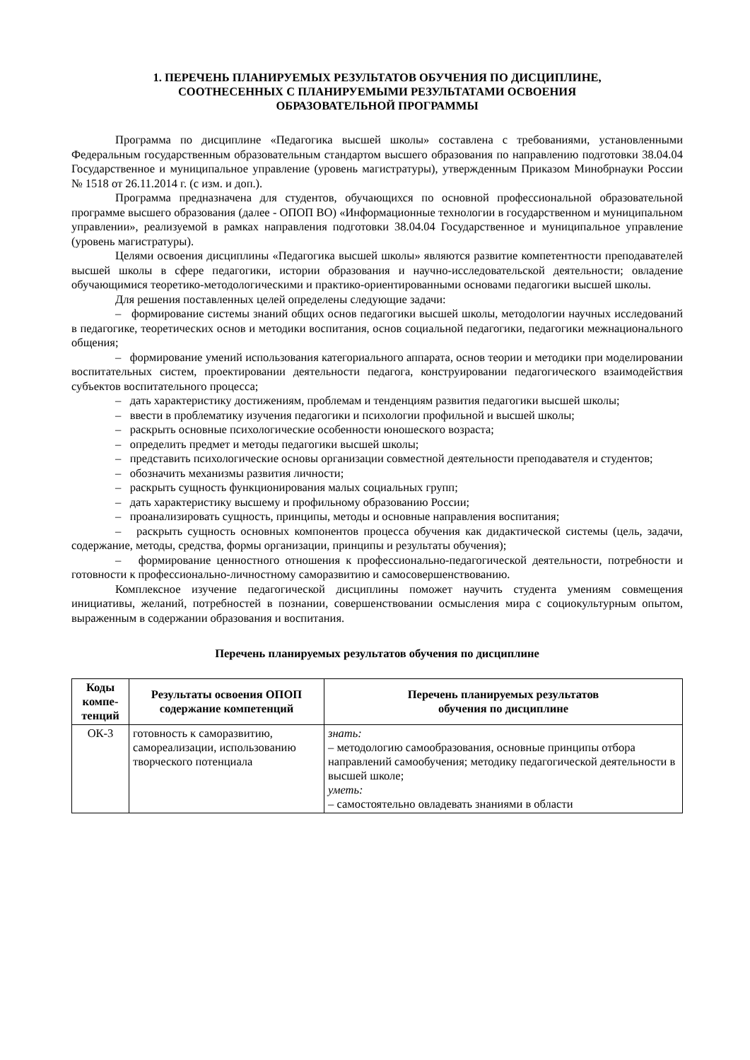1. ПЕРЕЧЕНЬ ПЛАНИРУЕМЫХ РЕЗУЛЬТАТОВ ОБУЧЕНИЯ ПО ДИСЦИПЛИНЕ,
СООТНЕСЕННЫХ С ПЛАНИРУЕМЫМИ РЕЗУЛЬТАТАМИ ОСВОЕНИЯ
ОБРАЗОВАТЕЛЬНОЙ ПРОГРАММЫ
Программа по дисциплине «Педагогика высшей школы» составлена с требованиями, установленными Федеральным государственным образовательным стандартом высшего образования по направлению подготовки 38.04.04 Государственное и муниципальное управление (уровень магистратуры), утвержденным Приказом Минобрнауки России № 1518 от 26.11.2014 г. (с изм. и доп.).
Программа предназначена для студентов, обучающихся по основной профессиональной образовательной программе высшего образования (далее - ОПОП ВО) «Информационные технологии в государственном и муниципальном управлении», реализуемой в рамках направления подготовки 38.04.04 Государственное и муниципальное управление (уровень магистратуры).
Целями освоения дисциплины «Педагогика высшей школы» являются развитие компетентности преподавателей высшей школы в сфере педагогики, истории образования и научно-исследовательской деятельности; овладение обучающимися теоретико-методологическими и практико-ориентированными основами педагогики высшей школы.
Для решения поставленных целей определены следующие задачи:
– формирование системы знаний общих основ педагогики высшей школы, методологии научных исследований в педагогике, теоретических основ и методики воспитания, основ социальной педагогики, педагогики межнационального общения;
– формирование умений использования категориального аппарата, основ теории и методики при моделировании воспитательных систем, проектировании деятельности педагога, конструировании педагогического взаимодействия субъектов воспитательного процесса;
– дать характеристику достижениям, проблемам и тенденциям развития педагогики высшей школы;
– ввести в проблематику изучения педагогики и психологии профильной и высшей школы;
– раскрыть основные психологические особенности юношеского возраста;
– определить предмет и методы педагогики высшей школы;
– представить психологические основы организации совместной деятельности преподавателя и студентов;
– обозначить механизмы развития личности;
– раскрыть сущность функционирования малых социальных групп;
– дать характеристику высшему и профильному образованию России;
– проанализировать сущность, принципы, методы и основные направления воспитания;
– раскрыть сущность основных компонентов процесса обучения как дидактической системы (цель, задачи, содержание, методы, средства, формы организации, принципы и результаты обучения);
– формирование ценностного отношения к профессионально-педагогической деятельности, потребности и готовности к профессионально-личностному саморазвитию и самосовершенствованию.
Комплексное изучение педагогической дисциплины поможет научить студента умениям совмещения инициативы, желаний, потребностей в познании, совершенствовании осмысления мира с социокультурным опытом, выраженным в содержании образования и воспитания.
Перечень планируемых результатов обучения по дисциплине
| Коды компе-тенций | Результаты освоения ОПОП содержание компетенций | Перечень планируемых результатов обучения по дисциплине |
| --- | --- | --- |
| ОК-3 | готовность к саморазвитию, самореализации, использованию творческого потенциала | знать: – методологию самообразования, основные принципы отбора направлений самообучения; методику педагогической деятельности в высшей школе; уметь: – самостоятельно овладевать знаниями в области |